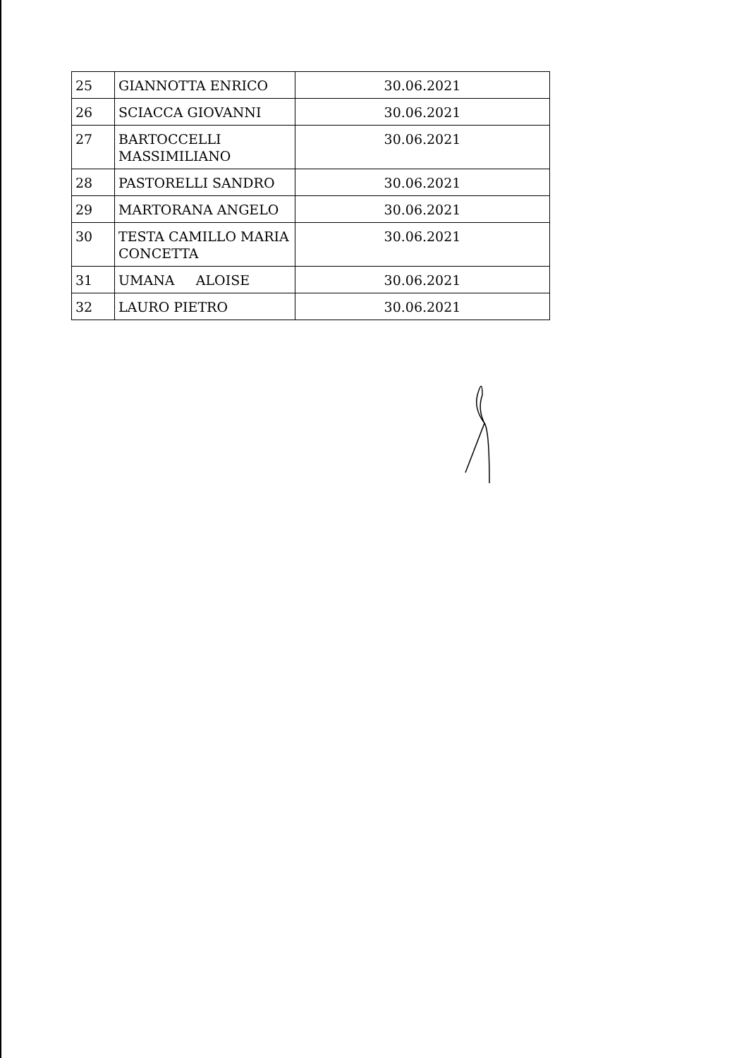| 25 | GIANNOTTA ENRICO | 30.06.2021 |
| 26 | SCIACCA GIOVANNI | 30.06.2021 |
| 27 | BARTOCCELLI MASSIMILIANO | 30.06.2021 |
| 28 | PASTORELLI SANDRO | 30.06.2021 |
| 29 | MARTORANA ANGELO | 30.06.2021 |
| 30 | TESTA CAMILLO MARIA CONCETTA | 30.06.2021 |
| 31 | UMANA ALOISE | 30.06.2021 |
| 32 | LAURO PIETRO | 30.06.2021 |